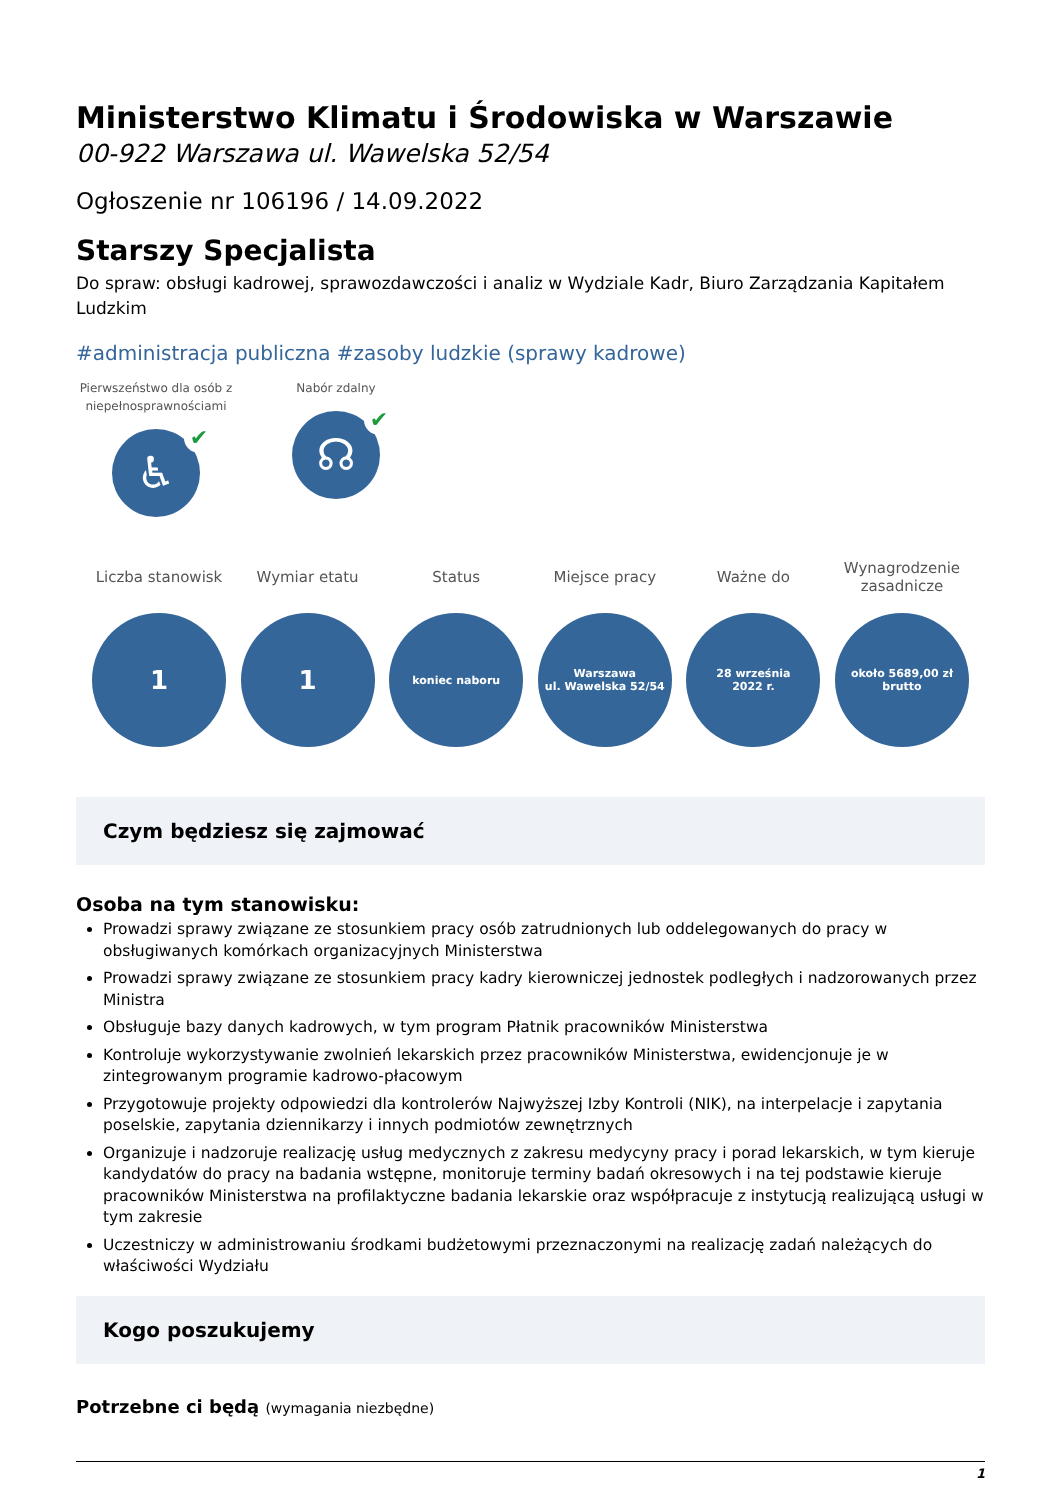Ministerstwo Klimatu i Środowiska w Warszawie
00-922 Warszawa ul. Wawelska 52/54
Ogłoszenie nr 106196 / 14.09.2022
Starszy Specjalista
Do spraw: obsługi kadrowej, sprawozdawczości i analiz w Wydziale Kadr, Biuro Zarządzania Kapitałem Ludzkim
#administracja publiczna #zasoby ludzkie (sprawy kadrowe)
Pierwszeństwo dla osób z niepełnosprawnościami
♿ ✔
Nabór zdalny
☊ ✔
Liczba stanowisk
1
Wymiar etatu
1
Status
koniec naboru
Miejsce pracy
Warszawa
ul. Wawelska 52/54
Ważne do
28 września
2022 r.
Wynagrodzenie zasadnicze
około 5689,00 zł
brutto
Czym będziesz się zajmować
Osoba na tym stanowisku:
Prowadzi sprawy związane ze stosunkiem pracy osób zatrudnionych lub oddelegowanych do pracy w obsługiwanych komórkach organizacyjnych Ministerstwa
Prowadzi sprawy związane ze stosunkiem pracy kadry kierowniczej jednostek podległych i nadzorowanych przez Ministra
Obsługuje bazy danych kadrowych, w tym program Płatnik pracowników Ministerstwa
Kontroluje wykorzystywanie zwolnień lekarskich przez pracowników Ministerstwa, ewidencjonuje je w zintegrowanym programie kadrowo-płacowym
Przygotowuje projekty odpowiedzi dla kontrolerów Najwyższej Izby Kontroli (NIK), na interpelacje i zapytania poselskie, zapytania dziennikarzy i innych podmiotów zewnętrznych
Organizuje i nadzoruje realizację usług medycznych z zakresu medycyny pracy i porad lekarskich, w tym kieruje kandydatów do pracy na badania wstępne, monitoruje terminy badań okresowych i na tej podstawie kieruje pracowników Ministerstwa na profilaktyczne badania lekarskie oraz współpracuje z instytucją realizującą usługi w tym zakresie
Uczestniczy w administrowaniu środkami budżetowymi przeznaczonymi na realizację zadań należących do właściwości Wydziału
Kogo poszukujemy
Potrzebne ci będą (wymagania niezbędne)
1